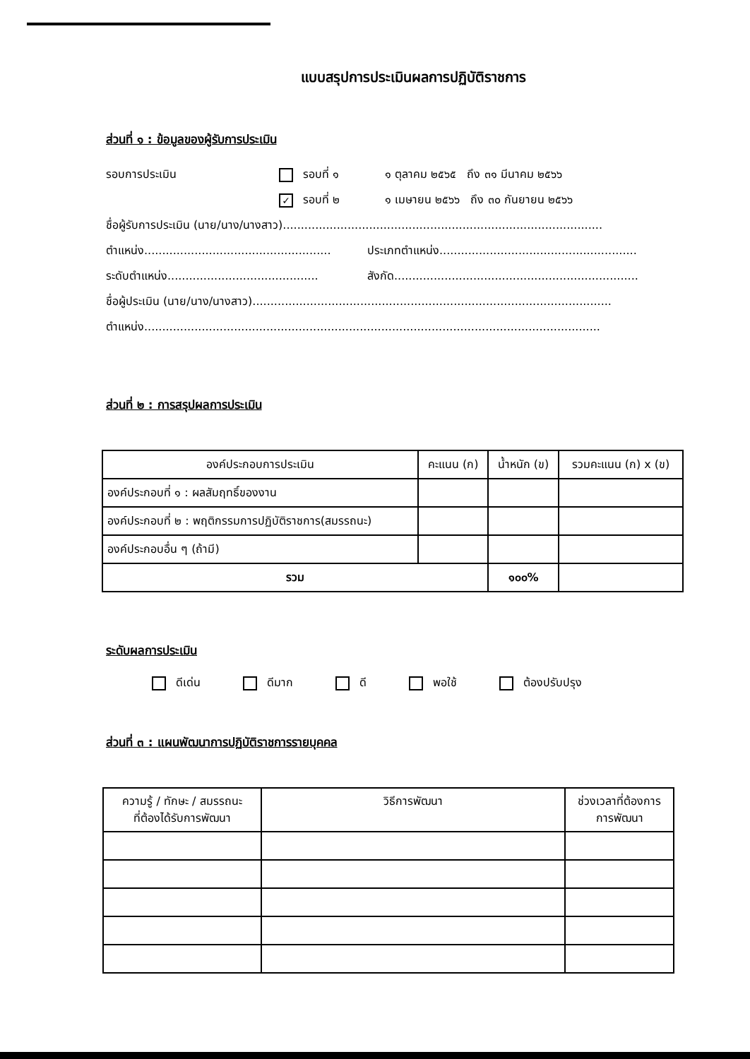แบบสรุปการประเมินผลการปฏิบัติราชการ
ส่วนที่ ๑ : ข้อมูลของผู้รับการประเมิน
รอบการประเมิน รอบที่ ๑ ๑ ตุลาคม ๒๕๖๕ ถึง ๓๑ มีนาคม ๒๕๖๖
✓ รอบที่ ๒ ๑ เมษายน ๒๕๖๖ ถึง ๓๐ กันยายน ๒๕๖๖
ชื่อผู้รับการประเมิน (นาย/นาง/นางสาว).........................................................................................
ตำแหน่ง.................................................... ประเภทตำแหน่ง.......................................................
ระดับตำแหน่ง.......................................... สังกัด....................................................................
ชื่อผู้ประเมิน (นาย/นาง/นางสาว)....................................................................................................
ตำแหน่ง...............................................................................................................................
ส่วนที่ ๒ : การสรุปผลการประเมิน
| องค์ประกอบการประเมิน | คะแนน (ก) | น้ำหนัก (ข) | รวมคะแนน (ก) x (ข) |
| --- | --- | --- | --- |
| องค์ประกอบที่ ๑ : ผลสัมฤทธิ์ของงาน | | | |
| องค์ประกอบที่ ๒ : พฤติกรรมการปฏิบัติราชการ(สมรรถนะ) | | | |
| องค์ประกอบอื่น ๆ (ถ้ามี) | | | |
| รวม | | ๑๐๐% | |
ระดับผลการประเมิน
ดีเด่น ดีมาก ดี พอใช้ ต้องปรับปรุง
ส่วนที่ ๓ : แผนพัฒนาการปฏิบัติราชการรายบุคคล
| ความรู้ / ทักษะ / สมรรถนะ ที่ต้องได้รับการพัฒนา | วิธีการพัฒนา | ช่วงเวลาที่ต้องการ การพัฒนา |
| --- | --- | --- |